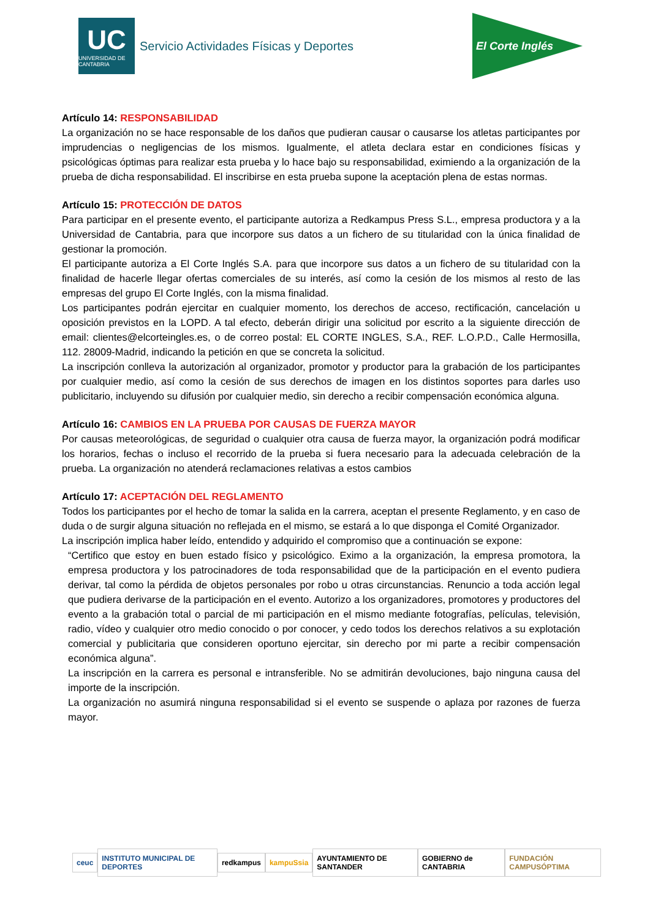UC
UNIVERSIDAD DE CANTABRIA
Servicio Actividades Físicas y Deportes
El Corte Inglés
Artículo 14: RESPONSABILIDAD
La organización no se hace responsable de los daños que pudieran causar o causarse los atletas participantes por imprudencias o negligencias de los mismos. Igualmente, el atleta declara estar en condiciones físicas y psicológicas óptimas para realizar esta prueba y lo hace bajo su responsabilidad, eximiendo a la organización de la prueba de dicha responsabilidad. El inscribirse en esta prueba supone la aceptación plena de estas normas.
Artículo 15: PROTECCIÓN DE DATOS
Para participar en el presente evento, el participante autoriza a Redkampus Press S.L., empresa productora y a la Universidad de Cantabria, para que incorpore sus datos a un fichero de su titularidad con la única finalidad de gestionar la promoción.
El participante autoriza a El Corte Inglés S.A. para que incorpore sus datos a un fichero de su titularidad con la finalidad de hacerle llegar ofertas comerciales de su interés, así como la cesión de los mismos al resto de las empresas del grupo El Corte Inglés, con la misma finalidad.
Los participantes podrán ejercitar en cualquier momento, los derechos de acceso, rectificación, cancelación u oposición previstos en la LOPD. A tal efecto, deberán dirigir una solicitud por escrito a la siguiente dirección de email: clientes@elcorteingles.es, o de correo postal: EL CORTE INGLES, S.A., REF. L.O.P.D., Calle Hermosilla, 112. 28009-Madrid, indicando la petición en que se concreta la solicitud.
La inscripción conlleva la autorización al organizador, promotor y productor para la grabación de los participantes por cualquier medio, así como la cesión de sus derechos de imagen en los distintos soportes para darles uso publicitario, incluyendo su difusión por cualquier medio, sin derecho a recibir compensación económica alguna.
Artículo 16: CAMBIOS EN LA PRUEBA POR CAUSAS DE FUERZA MAYOR
Por causas meteorológicas, de seguridad o cualquier otra causa de fuerza mayor, la organización podrá modificar los horarios, fechas o incluso el recorrido de la prueba si fuera necesario para la adecuada celebración de la prueba. La organización no atenderá reclamaciones relativas a estos cambios
Artículo 17: ACEPTACIÓN DEL REGLAMENTO
Todos los participantes por el hecho de tomar la salida en la carrera, aceptan el presente Reglamento, y en caso de duda o de surgir alguna situación no reflejada en el mismo, se estará a lo que disponga el Comité Organizador.
La inscripción implica haber leído, entendido y adquirido el compromiso que a continuación se expone:
“Certifico que estoy en buen estado físico y psicológico. Eximo a la organización, la empresa promotora, la empresa productora y los patrocinadores de toda responsabilidad que de la participación en el evento pudiera derivar, tal como la pérdida de objetos personales por robo u otras circunstancias. Renuncio a toda acción legal que pudiera derivarse de la participación en el evento. Autorizo a los organizadores, promotores y productores del evento a la grabación total o parcial de mi participación en el mismo mediante fotografías, películas, televisión, radio, vídeo y cualquier otro medio conocido o por conocer, y cedo todos los derechos relativos a su explotación comercial y publicitaria que consideren oportuno ejercitar, sin derecho por mi parte a recibir compensación económica alguna”.
La inscripción en la carrera es personal e intransferible. No se admitirán devoluciones, bajo ninguna causa del importe de la inscripción.
La organización no asumirá ninguna responsabilidad si el evento se suspende o aplaza por razones de fuerza mayor.
ceuc
INSTITUTO MUNICIPAL DE DEPORTES
redkampus kampuSsia AYUNTAMIENTO DE SANTANDER GOBIERNO de CANTABRIA FUNDACIÓN CAMPUSÓPTIMA